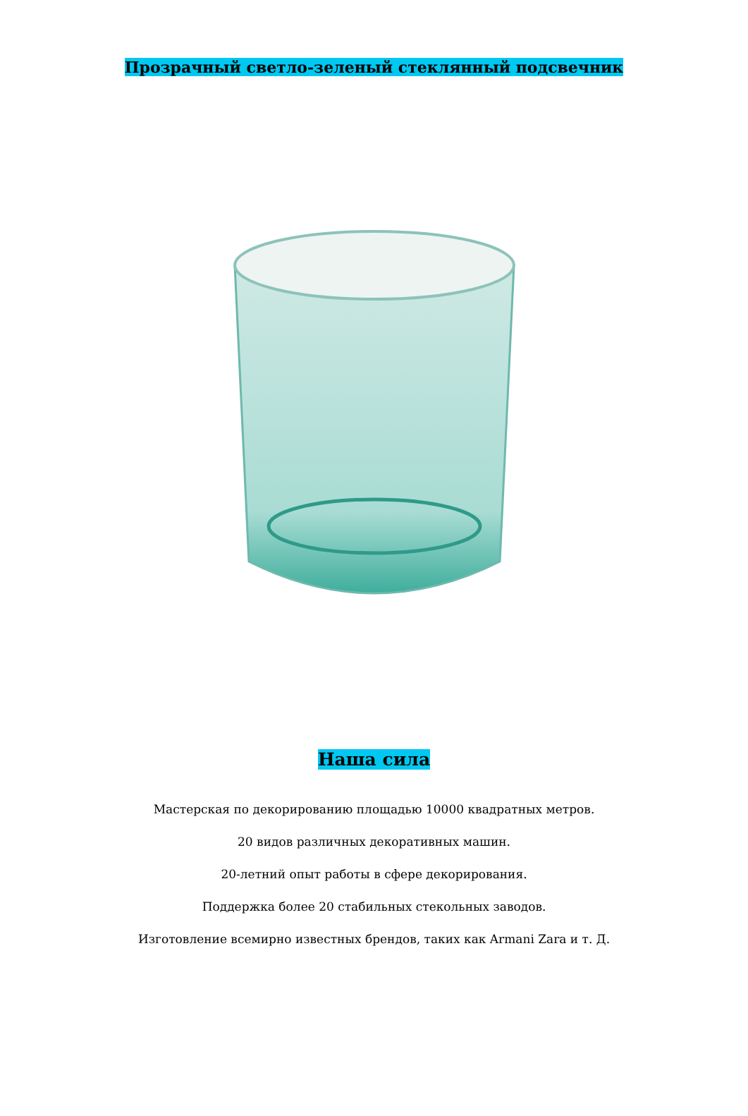Прозрачный светло-зеленый стеклянный подсвечник
Наша сила
Мастерская по декорированию площадью 10000 квадратных метров.
20 видов различных декоративных машин.
20-летний опыт работы в сфере декорирования.
Поддержка более 20 стабильных стекольных заводов.
Изготовление всемирно известных брендов, таких как Armani Zara и т. Д.